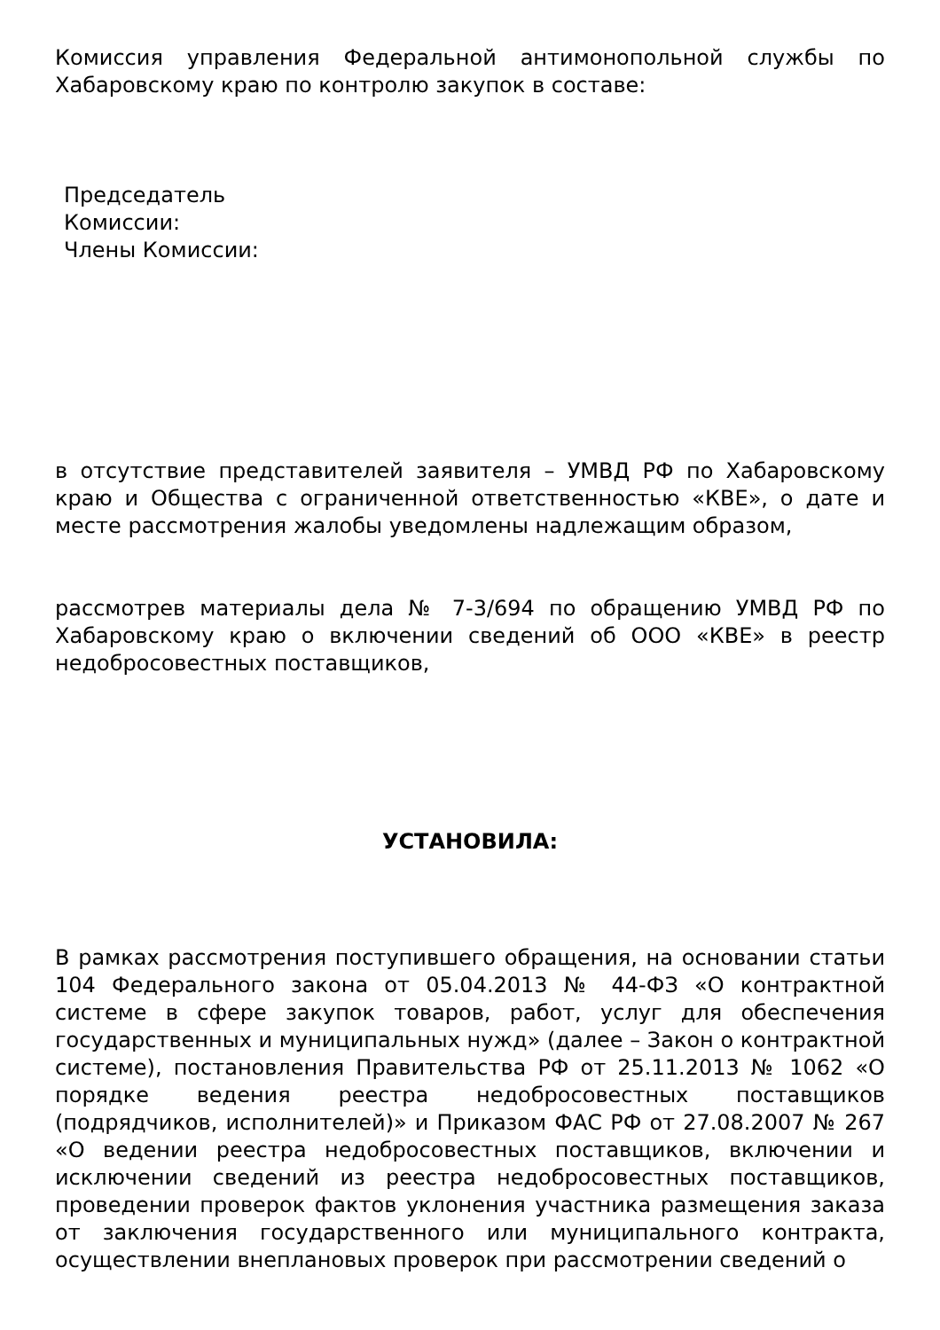Комиссия управления Федеральной антимонопольной службы по Хабаровскому краю по контролю закупок в составе:
Председатель
Комиссии:
Члены Комиссии:
в отсутствие представителей заявителя – УМВД РФ по Хабаровскому краю и Общества с ограниченной ответственностью «КВЕ», о дате и месте рассмотрения жалобы уведомлены надлежащим образом,
рассмотрев материалы дела № 7-3/694 по обращению УМВД РФ по Хабаровскому краю о включении сведений об ООО «КВЕ» в реестр недобросовестных поставщиков,
УСТАНОВИЛА:
В рамках рассмотрения поступившего обращения, на основании статьи 104 Федерального закона от 05.04.2013 № 44-ФЗ «О контрактной системе в сфере закупок товаров, работ, услуг для обеспечения государственных и муниципальных нужд» (далее – Закон о контрактной системе), постановления Правительства РФ от 25.11.2013 № 1062 «О порядке ведения реестра недобросовестных поставщиков (подрядчиков, исполнителей)» и Приказом ФАС РФ от 27.08.2007 № 267 «О ведении реестра недобросовестных поставщиков, включении и исключении сведений из реестра недобросовестных поставщиков, проведении проверок фактов уклонения участника размещения заказа от заключения государственного или муниципального контракта, осуществлении внеплановых проверок при рассмотрении сведений о